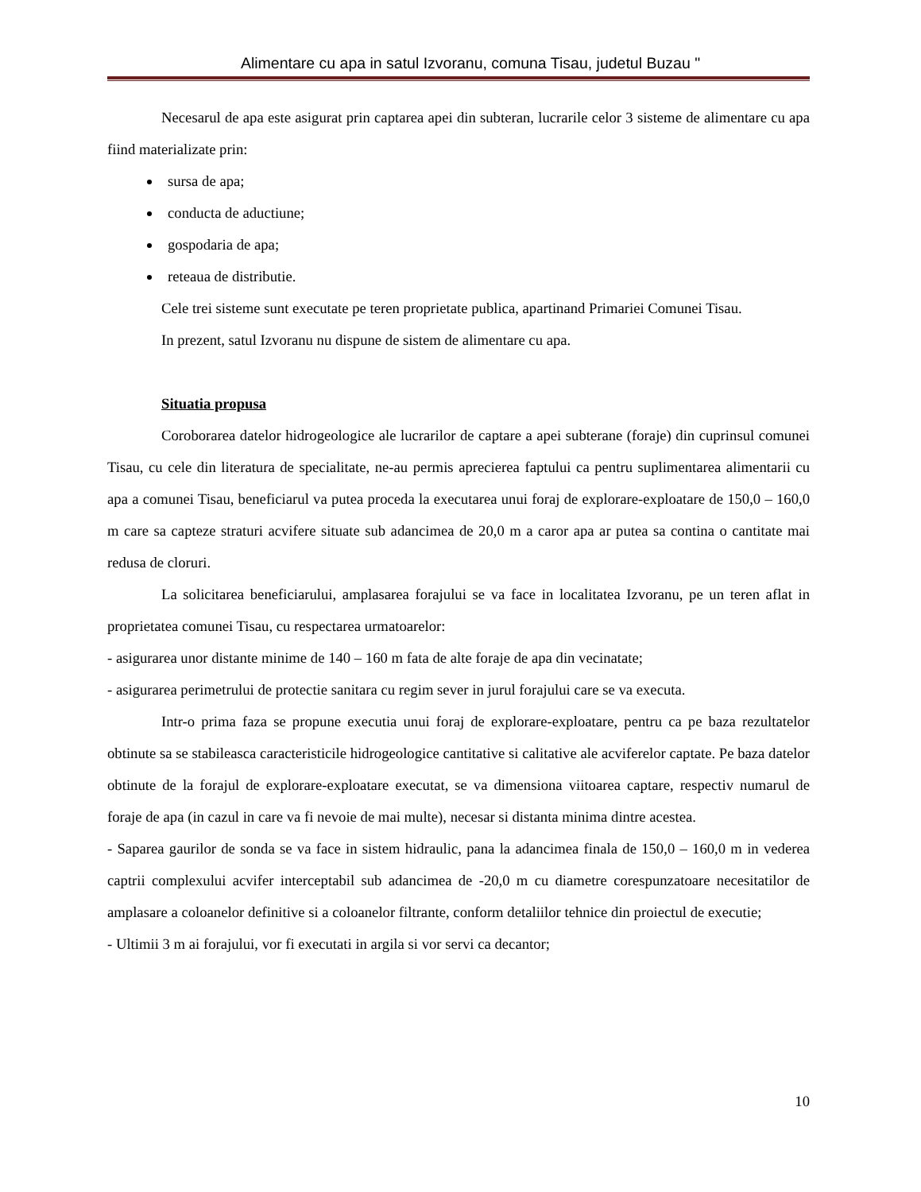Alimentare cu apa in satul Izvoranu, comuna Tisau, judetul Buzau "
Necesarul de apa este asigurat prin captarea apei din subteran, lucrarile celor 3 sisteme de alimentare cu apa fiind materializate prin:
sursa de apa;
conducta de aductiune;
gospodaria de apa;
reteaua de distributie.
Cele trei sisteme sunt executate pe teren proprietate publica, apartinand Primariei Comunei Tisau.
In prezent, satul Izvoranu nu dispune de sistem de alimentare cu apa.
Situatia propusa
Coroborarea datelor hidrogeologice ale lucrarilor de captare a apei subterane (foraje) din cuprinsul comunei Tisau, cu cele din literatura de specialitate, ne-au permis aprecierea faptului ca pentru suplimentarea alimentarii cu apa a comunei Tisau, beneficiarul va putea proceda la executarea unui foraj de explorare-exploatare de 150,0 – 160,0 m care sa capteze straturi acvifere situate sub adancimea de 20,0 m a caror apa ar putea sa contina o cantitate mai redusa de cloruri.
La solicitarea beneficiarului, amplasarea forajului se va face in localitatea Izvoranu, pe un teren aflat in proprietatea comunei Tisau, cu respectarea urmatoarelor:
- asigurarea unor distante minime de 140 – 160 m fata de alte foraje de apa din vecinatate;
- asigurarea perimetrului de protectie sanitara cu regim sever in jurul forajului care se va executa.
Intr-o prima faza se propune executia unui foraj de explorare-exploatare, pentru ca pe baza rezultatelor obtinute sa se stabileasca caracteristicile hidrogeologice cantitative si calitative ale acviferelor captate. Pe baza datelor obtinute de la forajul de explorare-exploatare executat, se va dimensiona viitoarea captare, respectiv numarul de foraje de apa (in cazul in care va fi nevoie de mai multe), necesar si distanta minima dintre acestea.
- Saparea gaurilor de sonda se va face in sistem hidraulic, pana la adancimea finala de 150,0 – 160,0 m in vederea captrii complexului acvifer interceptabil sub adancimea de -20,0 m cu diametre corespunzatoare necesitatilor de amplasare a coloanelor definitive si a coloanelor filtrante, conform detaliilor tehnice din proiectul de executie;
- Ultimii 3 m ai forajului, vor fi executati in argila si vor servi ca decantor;
10